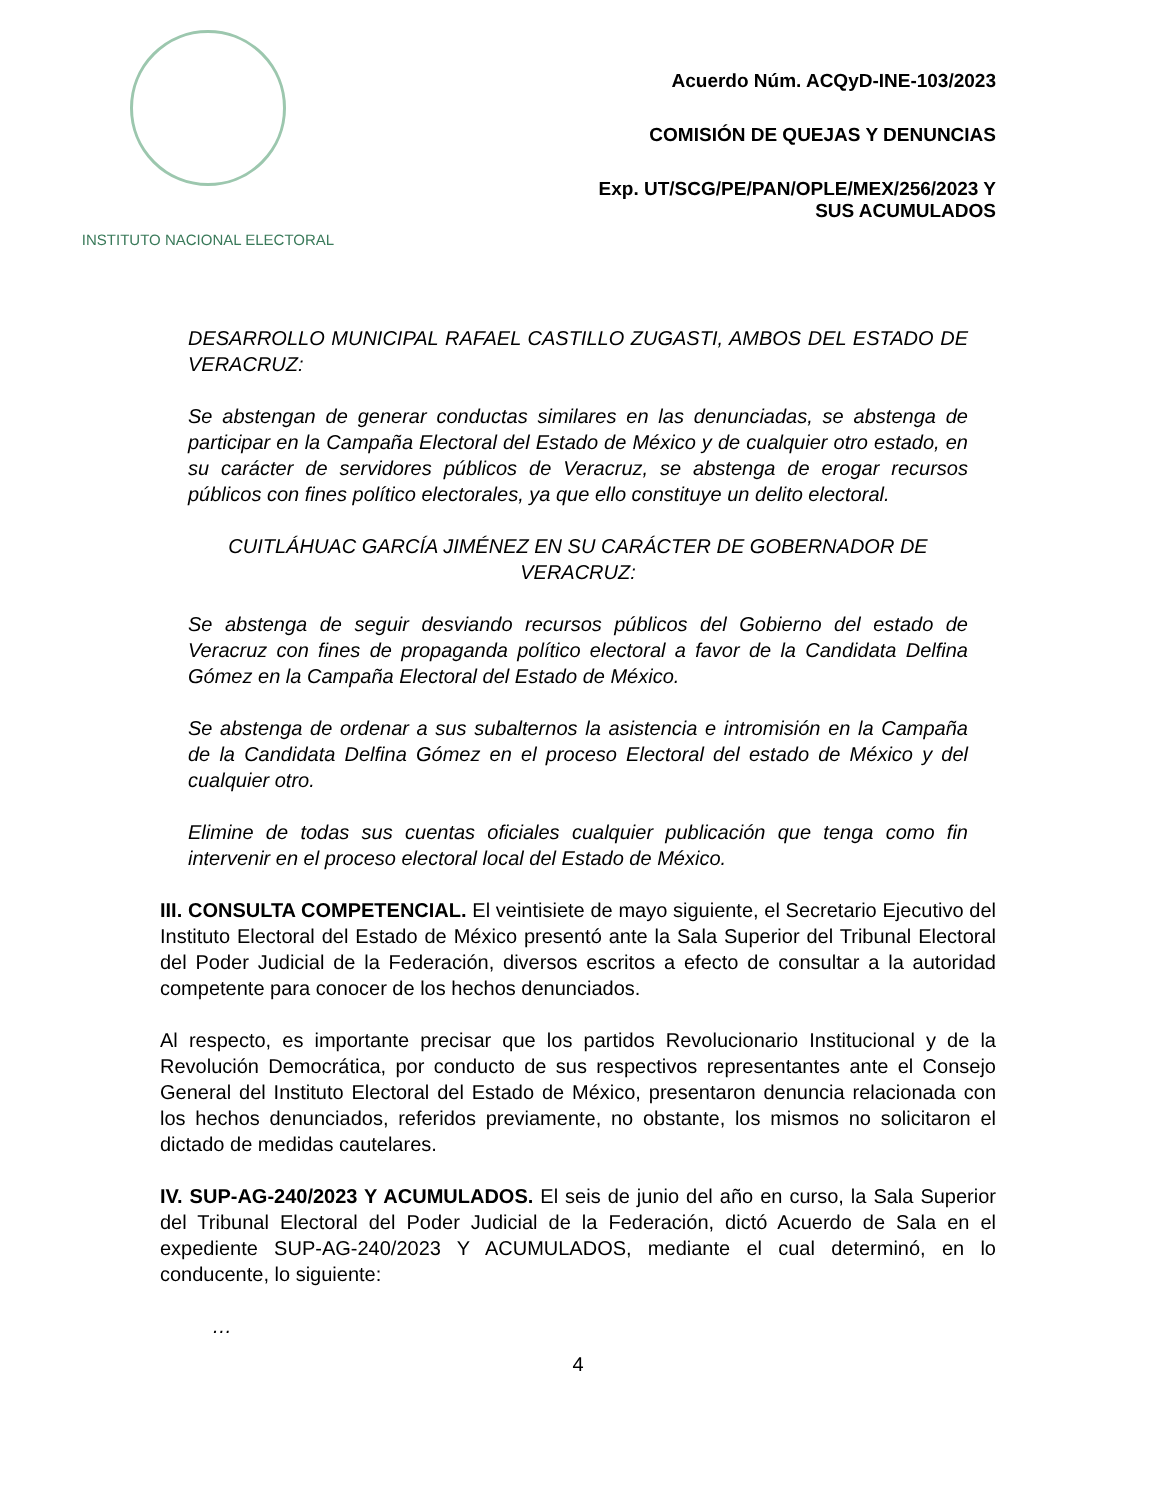INSTITUTO NACIONAL ELECTORAL
Acuerdo Núm. ACQyD-INE-103/2023
COMISIÓN DE QUEJAS Y DENUNCIAS
Exp. UT/SCG/PE/PAN/OPLE/MEX/256/2023 Y
SUS ACUMULADOS
DESARROLLO MUNICIPAL RAFAEL CASTILLO ZUGASTI, AMBOS DEL ESTADO DE VERACRUZ:
Se abstengan de generar conductas similares en las denunciadas, se abstenga de participar en la Campaña Electoral del Estado de México y de cualquier otro estado, en su carácter de servidores públicos de Veracruz, se abstenga de erogar recursos públicos con fines político electorales, ya que ello constituye un delito electoral.
CUITLÁHUAC GARCÍA JIMÉNEZ EN SU CARÁCTER DE GOBERNADOR DE VERACRUZ:
Se abstenga de seguir desviando recursos públicos del Gobierno del estado de Veracruz con fines de propaganda político electoral a favor de la Candidata Delfina Gómez en la Campaña Electoral del Estado de México.
Se abstenga de ordenar a sus subalternos la asistencia e intromisión en la Campaña de la Candidata Delfina Gómez en el proceso Electoral del estado de México y del cualquier otro.
Elimine de todas sus cuentas oficiales cualquier publicación que tenga como fin intervenir en el proceso electoral local del Estado de México.
III. CONSULTA COMPETENCIAL. El veintisiete de mayo siguiente, el Secretario Ejecutivo del Instituto Electoral del Estado de México presentó ante la Sala Superior del Tribunal Electoral del Poder Judicial de la Federación, diversos escritos a efecto de consultar a la autoridad competente para conocer de los hechos denunciados.
Al respecto, es importante precisar que los partidos Revolucionario Institucional y de la Revolución Democrática, por conducto de sus respectivos representantes ante el Consejo General del Instituto Electoral del Estado de México, presentaron denuncia relacionada con los hechos denunciados, referidos previamente, no obstante, los mismos no solicitaron el dictado de medidas cautelares.
IV. SUP-AG-240/2023 Y ACUMULADOS. El seis de junio del año en curso, la Sala Superior del Tribunal Electoral del Poder Judicial de la Federación, dictó Acuerdo de Sala en el expediente SUP-AG-240/2023 Y ACUMULADOS, mediante el cual determinó, en lo conducente, lo siguiente:
…
4